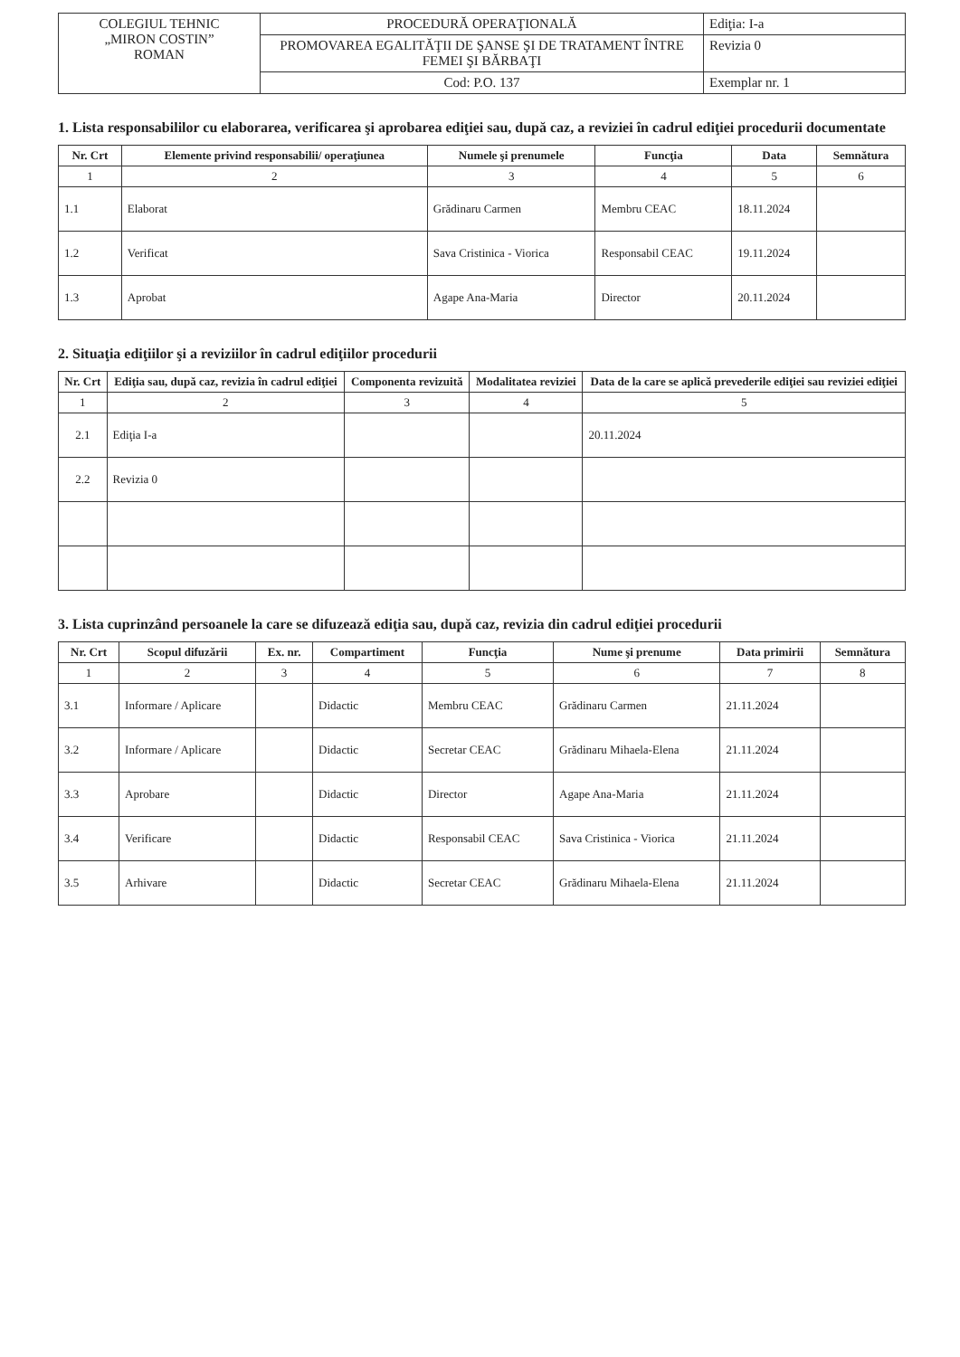| COLEGIUL TEHNIC „MIRON COSTIN” ROMAN | PROCEDURĂ OPERAŢIONALĂ | Ediţia: I-a |
| | PROMOVAREA EGALITĂŢII DE ŞANSE ŞI DE TRATAMENT ÎNTRE FEMEI ŞI BĂRBAŢI | Revizia 0 |
| | Cod: P.O. 137 | Exemplar nr. 1 |
1. Lista responsabililor cu elaborarea, verificarea şi aprobarea ediţiei sau, după caz, a reviziei în cadrul ediţiei procedurii documentate
| Nr. Crt | Elemente privind responsabilii/ operaţiunea | Numele şi prenumele | Funcţia | Data | Semnătura |
| --- | --- | --- | --- | --- | --- |
| 1 | 2 | 3 | 4 | 5 | 6 |
| 1.1 | Elaborat | Grădinaru Carmen | Membru CEAC | 18.11.2024 | |
| 1.2 | Verificat | Sava Cristinica - Viorica | Responsabil CEAC | 19.11.2024 | |
| 1.3 | Aprobat | Agape Ana-Maria | Director | 20.11.2024 | |
2. Situaţia ediţiilor şi a reviziilor în cadrul ediţiilor procedurii
| Nr. Crt | Ediţia sau, după caz, revizia în cadrul ediţiei | Componenta revizuită | Modalitatea reviziei | Data de la care se aplică prevederile ediţiei sau reviziei ediţiei |
| --- | --- | --- | --- | --- |
| 1 | 2 | 3 | 4 | 5 |
| 2.1 | Ediţia I-a | | | 20.11.2024 |
| 2.2 | Revizia 0 | | | |
3. Lista cuprinzând persoanele la care se difuzează ediţia sau, după caz, revizia din cadrul ediţiei procedurii
| Nr. Crt | Scopul difuzării | Ex. nr. | Compartiment | Funcţia | Nume şi prenume | Data primirii | Semnătura |
| --- | --- | --- | --- | --- | --- | --- | --- |
| 1 | 2 | 3 | 4 | 5 | 6 | 7 | 8 |
| 3.1 | Informare / Aplicare | | Didactic | Membru CEAC | Grădinaru Carmen | 21.11.2024 | |
| 3.2 | Informare / Aplicare | | Didactic | Secretar CEAC | Grădinaru Mihaela-Elena | 21.11.2024 | |
| 3.3 | Aprobare | | Didactic | Director | Agape Ana-Maria | 21.11.2024 | |
| 3.4 | Verificare | | Didactic | Responsabil CEAC | Sava Cristinica - Viorica | 21.11.2024 | |
| 3.5 | Arhivare | | Didactic | Secretar CEAC | Grădinaru Mihaela-Elena | 21.11.2024 | |